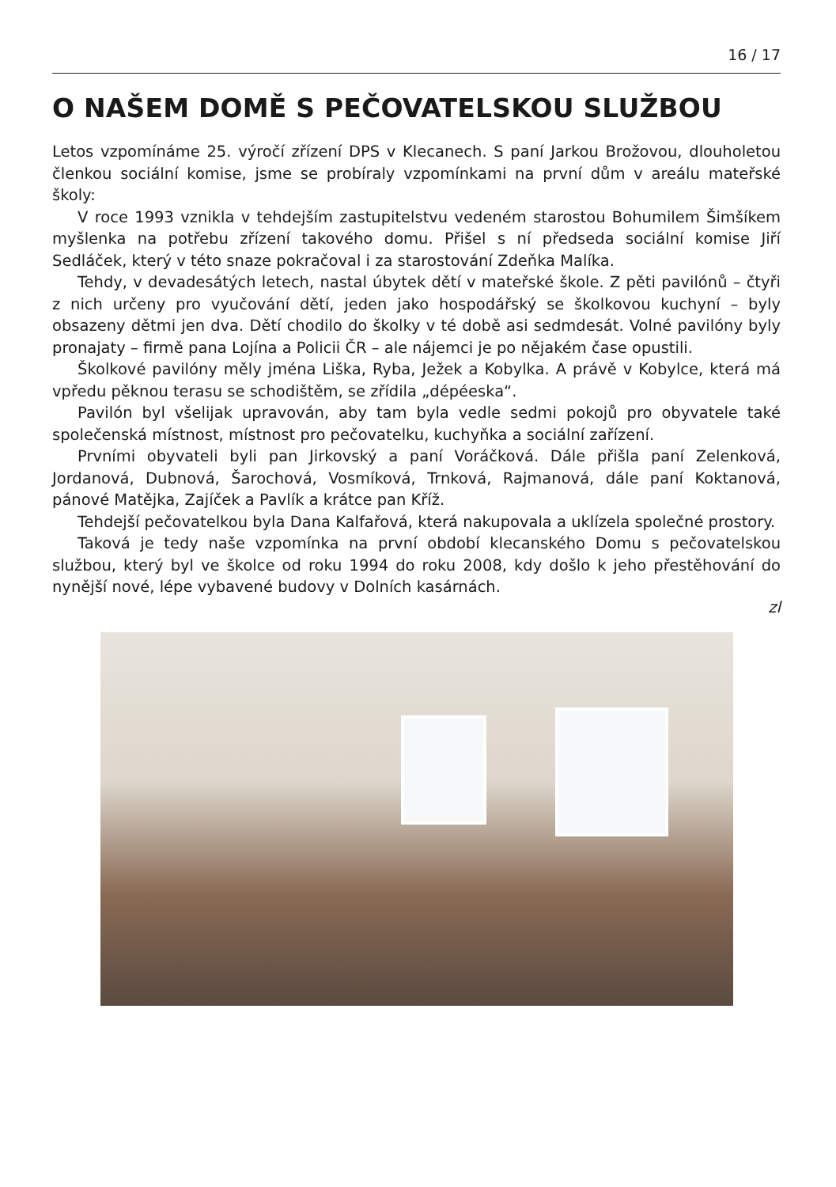16 / 17
O NAŠEM DOMĚ S PEČOVATELSKOU SLUŽBOU
Letos vzpomínáme 25. výročí zřízení DPS v Klecanech. S paní Jarkou Brožovou, dlouholetou členkou sociální komise, jsme se probíraly vzpomínkami na první dům v areálu mateřské školy:
V roce 1993 vznikla v tehdejším zastupitelstvu vedeném starostou Bohumilem Šimšíkem myšlenka na potřebu zřízení takového domu. Přišel s ní předseda sociální komise Jiří Sedláček, který v této snaze pokračoval i za starostování Zdeňka Malíka.
Tehdy, v devadesátých letech, nastal úbytek dětí v mateřské škole. Z pěti pavilónů – čtyři z nich určeny pro vyučování dětí, jeden jako hospodářský se školkovou kuchyní – byly obsazeny dětmi jen dva. Dětí chodilo do školky v té době asi sedmdesát. Volné pavilóny byly pronajaty – firmě pana Lojína a Policii ČR – ale nájemci je po nějakém čase opustili.
Školkové pavilóny měly jména Liška, Ryba, Ježek a Kobylka. A právě v Kobylce, která má vpředu pěknou terasu se schodištěm, se zřídila „dépéeska“.
Pavilón byl všelijak upravován, aby tam byla vedle sedmi pokojů pro obyvatele také společenská místnost, místnost pro pečovatelku, kuchyňka a sociální zařízení.
Prvními obyvateli byli pan Jirkovský a paní Voráčková. Dále přišla paní Zelenková, Jordanová, Dubnová, Šarochová, Vosmíková, Trnková, Rajmanová, dále paní Koktanová, pánové Matějka, Zajíček a Pavlík a krátce pan Kříž.
Tehdejší pečovatelkou byla Dana Kalfařová, která nakupovala a uklízela společné prostory.
Taková je tedy naše vzpomínka na první období klecanského Domu s pečovatelskou službou, který byl ve školce od roku 1994 do roku 2008, kdy došlo k jeho přestěhování do nynější nové, lépe vybavené budovy v Dolních kasárnách.
zl